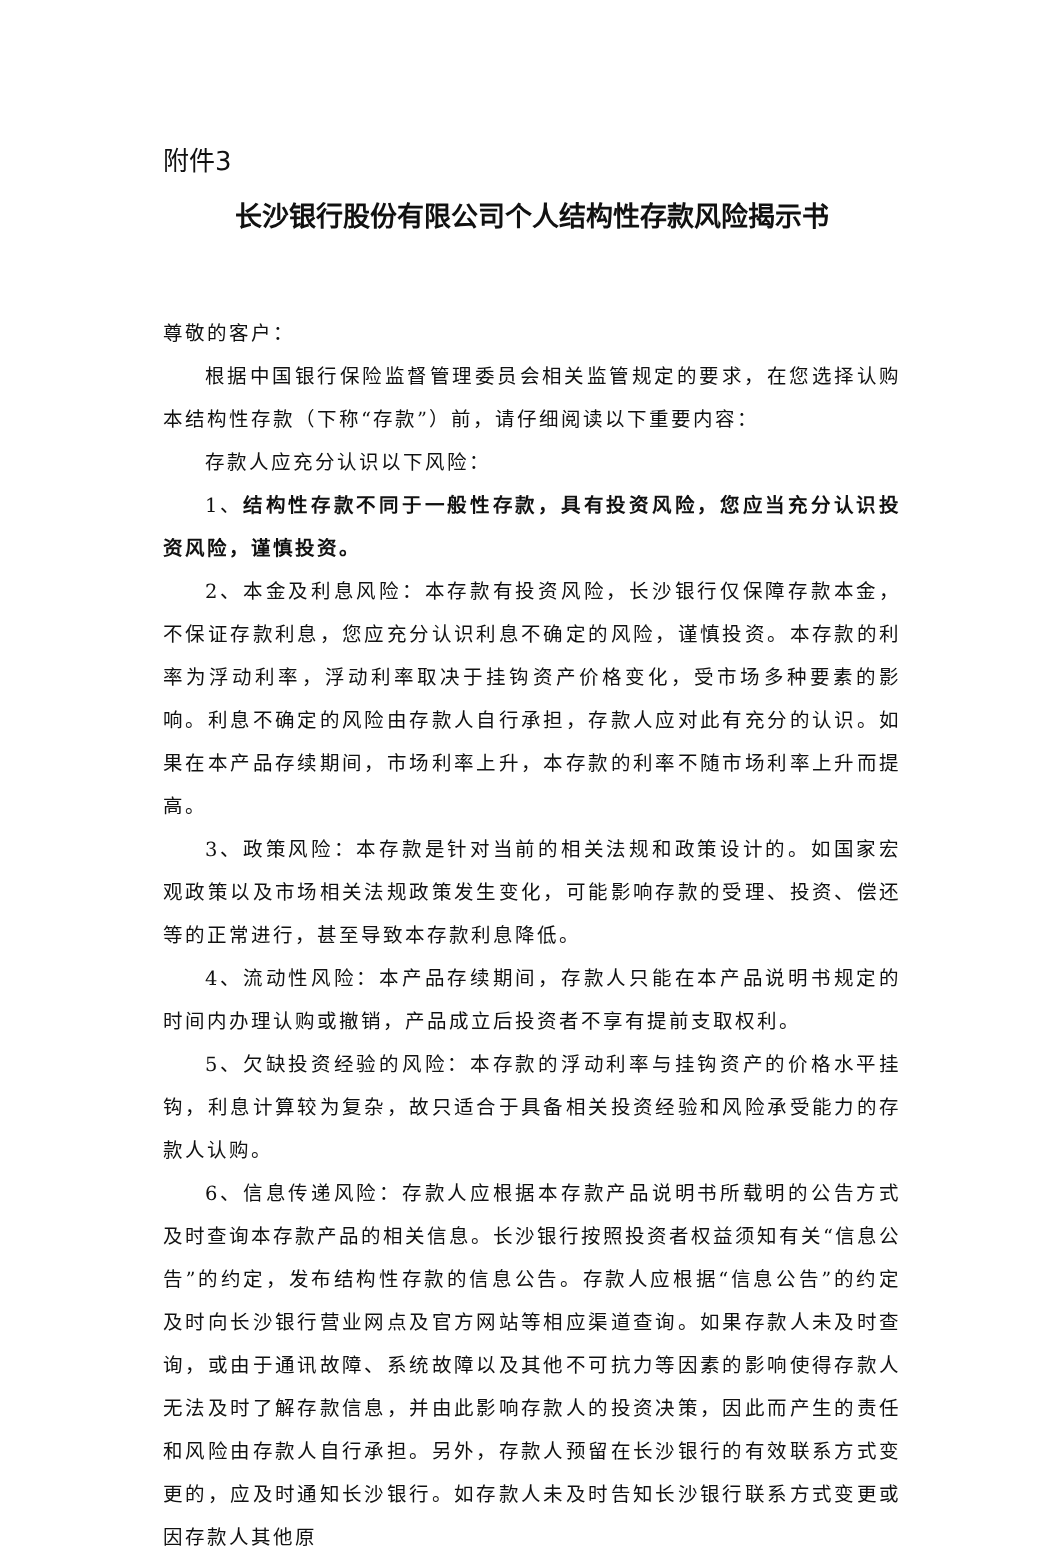附件3
长沙银行股份有限公司个人结构性存款风险揭示书
尊敬的客户：
根据中国银行保险监督管理委员会相关监管规定的要求，在您选择认购本结构性存款（下称“存款”）前，请仔细阅读以下重要内容：
存款人应充分认识以下风险：
1、结构性存款不同于一般性存款，具有投资风险，您应当充分认识投资风险，谨慎投资。
2、本金及利息风险：本存款有投资风险，长沙银行仅保障存款本金，不保证存款利息，您应充分认识利息不确定的风险，谨慎投资。本存款的利率为浮动利率，浮动利率取决于挂钩资产价格变化，受市场多种要素的影响。利息不确定的风险由存款人自行承担，存款人应对此有充分的认识。如果在本产品存续期间，市场利率上升，本存款的利率不随市场利率上升而提高。
3、政策风险：本存款是针对当前的相关法规和政策设计的。如国家宏观政策以及市场相关法规政策发生变化，可能影响存款的受理、投资、偿还等的正常进行，甚至导致本存款利息降低。
4、流动性风险：本产品存续期间，存款人只能在本产品说明书规定的时间内办理认购或撤销，产品成立后投资者不享有提前支取权利。
5、欠缺投资经验的风险：本存款的浮动利率与挂钩资产的价格水平挂钩，利息计算较为复杂，故只适合于具备相关投资经验和风险承受能力的存款人认购。
6、信息传递风险：存款人应根据本存款产品说明书所载明的公告方式及时查询本存款产品的相关信息。长沙银行按照投资者权益须知有关“信息公告”的约定，发布结构性存款的信息公告。存款人应根据“信息公告”的约定及时向长沙银行营业网点及官方网站等相应渠道查询。如果存款人未及时查询，或由于通讯故障、系统故障以及其他不可抗力等因素的影响使得存款人无法及时了解存款信息，并由此影响存款人的投资决策，因此而产生的责任和风险由存款人自行承担。另外，存款人预留在长沙银行的有效联系方式变更的，应及时通知长沙银行。如存款人未及时告知长沙银行联系方式变更或因存款人其他原